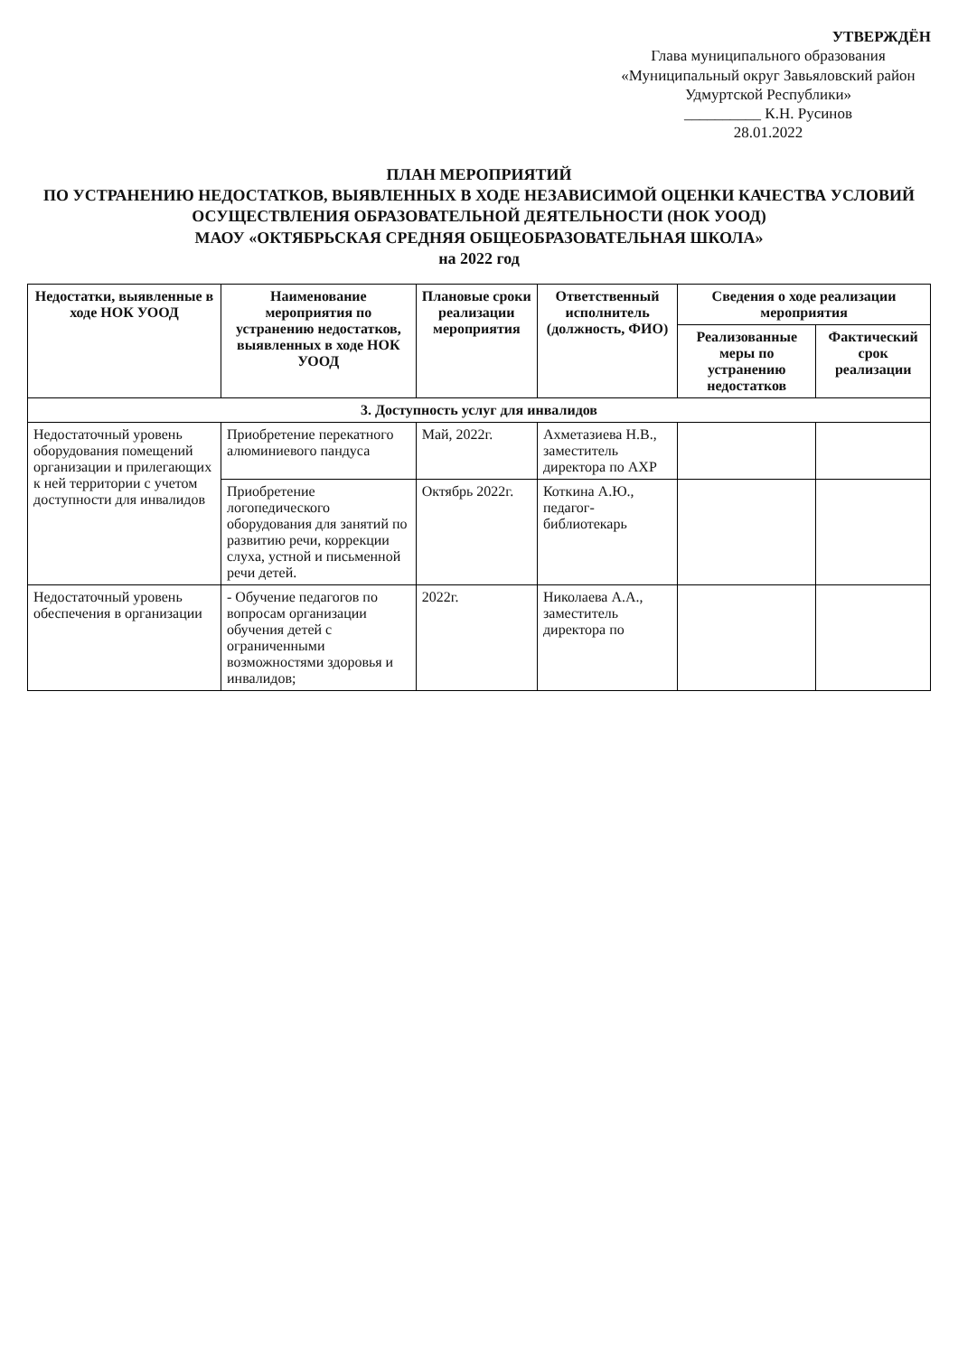УТВЕРЖДЁН
Глава муниципального образования
«Муниципальный округ Завьяловский район
Удмуртской Республики»
__________ К.Н. Русинов
28.01.2022
ПЛАН МЕРОПРИЯТИЙ
ПО УСТРАНЕНИЮ НЕДОСТАТКОВ, ВЫЯВЛЕННЫХ В ХОДЕ НЕЗАВИСИМОЙ ОЦЕНКИ КАЧЕСТВА УСЛОВИЙ
ОСУЩЕСТВЛЕНИЯ ОБРАЗОВАТЕЛЬНОЙ ДЕЯТЕЛЬНОСТИ (НОК УООД)
МАОУ «ОКТЯБРЬСКАЯ СРЕДНЯЯ ОБЩЕОБРАЗОВАТЕЛЬНАЯ ШКОЛА»
на 2022 год
| Недостатки, выявленные в ходе НОК УООД | Наименование мероприятия по устранению недостатков, выявленных в ходе НОК УООД | Плановые сроки реализации мероприятия | Ответственный исполнитель (должность, ФИО) | Сведения о ходе реализации мероприятия | |
| --- | --- | --- | --- | --- | --- |
| | | | | Реализованные меры по устранению недостатков | Фактический срок реализации |
| 3. Доступность услуг для инвалидов | | | | | |
| Недостаточный уровень оборудования помещений организации и прилегающих к ней территории с учетом доступности для инвалидов | Приобретение перекатного алюминиевого пандуса | Май, 2022г. | Ахметазиева Н.В., заместитель директора по АХР | | |
| | Приобретение логопедического оборудования для занятий по развитию речи, коррекции слуха, устной и письменной речи детей. | Октябрь 2022г. | Коткина А.Ю., педагог-библиотекарь | | |
| Недостаточный уровень обеспечения в организации | - Обучение педагогов по вопросам организации обучения детей с ограниченными возможностями здоровья и инвалидов; | 2022г. | Николаева А.А., заместитель директора по | | |